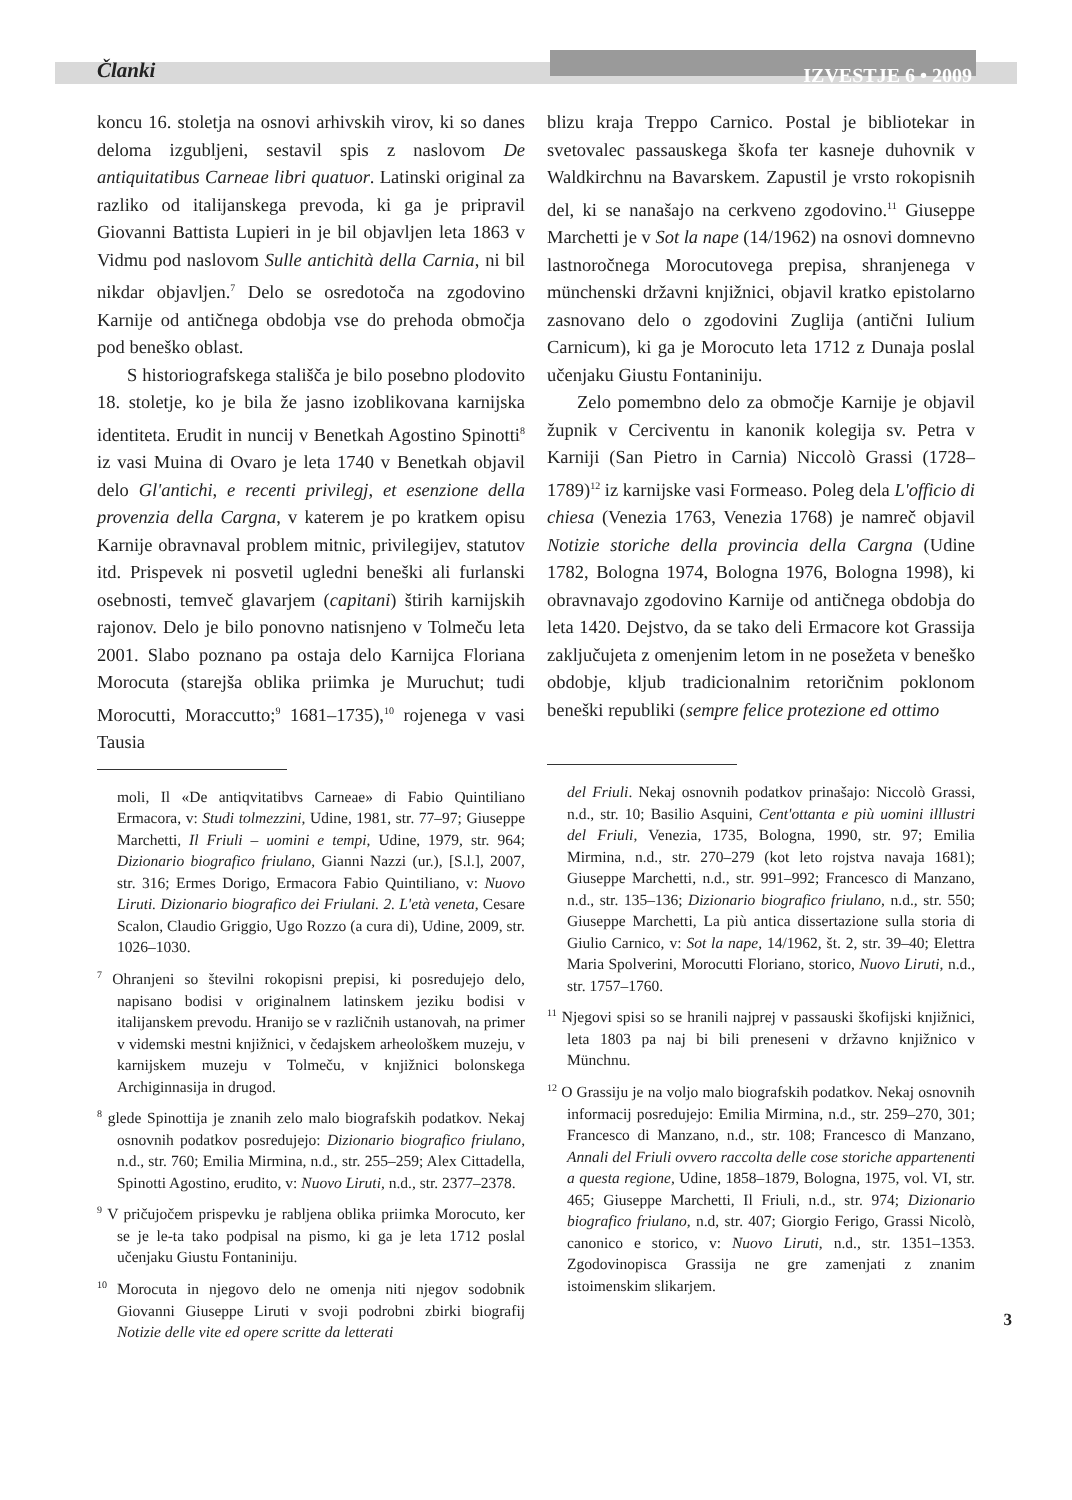Članki IZVESTJE 6 • 2009
koncu 16. stoletja na osnovi arhivskih virov, ki so danes deloma izgubljeni, sestavil spis z naslovom De antiquitatibus Carneae libri quatuor. Latinski original za razliko od italijanskega prevoda, ki ga je pripravil Giovanni Battista Lupieri in je bil objavljen leta 1863 v Vidmu pod naslovom Sulle antichità della Carnia, ni bil nikdar objavljen.<sup>7</sup> Delo se osredotoča na zgodovino Karnije od antičnega obdobja vse do prehoda območja pod beneško oblast.
S historiografskega stališča je bilo posebno plodovito 18. stoletje, ko je bila že jasno izoblikovana karnijska identiteta. Erudit in nuncij v Benetkah Agostino Spinotti<sup>8</sup> iz vasi Muina di Ovaro je leta 1740 v Benetkah objavil delo Gl'antichi, e recenti privilegj, et esenzione della provenzia della Cargna, v katerem je po kratkem opisu Karnije obravnaval problem mitnic, privilegijev, statutov itd. Prispevek ni posvetil ugledni beneški ali furlanski osebnosti, temveč glavarjem (capitani) štirih karnijskih rajonov. Delo je bilo ponovno natisnjeno v Tolmeču leta 2001. Slabo poznano pa ostaja delo Karnijca Floriana Morocuta (starejša oblika priimka je Muruchut; tudi Morocutti, Moraccutto;<sup>9</sup> 1681–1735),<sup>10</sup> rojenega v vasi Tausia
moli, Il «De antiqvitatibvs Carneae» di Fabio Quintiliano Ermacora, v: Studi tolmezzini, Udine, 1981, str. 77–97; Giuseppe Marchetti, Il Friuli – uomini e tempi, Udine, 1979, str. 964; Dizionario biografico friulano, Gianni Nazzi (ur.), [S.l.], 2007, str. 316; Ermes Dorigo, Ermacora Fabio Quintiliano, v: Nuovo Liruti. Dizionario biografico dei Friulani. 2. L'età veneta, Cesare Scalon, Claudio Griggio, Ugo Rozzo (a cura di), Udine, 2009, str. 1026–1030.
<sup>7</sup> Ohranjeni so številni rokopisni prepisi, ki posredujejo delo, napisano bodisi v originalnem latinskem jeziku bodisi v italijanskem prevodu. Hranijo se v različnih ustanovah, na primer v videmski mestni knjižnici, v čedajskem arheološkem muzeju, v karnijskem muzeju v Tolmeču, v knjižnici bolonskega Archiginnasija in drugod.
<sup>8</sup> glede Spinottija je znanih zelo malo biografskih podatkov. Nekaj osnovnih podatkov posredujejo: Dizionario biografico friulano, n.d., str. 760; Emilia Mirmina, n.d., str. 255–259; Alex Cittadella, Spinotti Agostino, erudito, v: Nuovo Liruti, n.d., str. 2377–2378.
<sup>9</sup> V pričujočem prispevku je rabljena oblika priimka Morocuto, ker se je le-ta tako podpisal na pismo, ki ga je leta 1712 poslal učenjaku Giustu Fontaniniju.
<sup>10</sup> Morocuta in njegovo delo ne omenja niti njegov sodobnik Giovanni Giuseppe Liruti v svoji podrobni zbirki biografij Notizie delle vite ed opere scritte da letterati
blizu kraja Treppo Carnico. Postal je bibliotekar in svetovalec passauskega škofa ter kasneje duhovnik v Waldkirchnu na Bavarskem. Zapustil je vrsto rokopisnih del, ki se nanašajo na cerkveno zgodovino.<sup>11</sup> Giuseppe Marchetti je v Sot la nape (14/1962) na osnovi domnevno lastnoročnega Morocutovega prepisa, shranjenega v münchenski državni knjižnici, objavil kratko epistolarno zasnovano delo o zgodovini Zuglija (antični Iulium Carnicum), ki ga je Morocuto leta 1712 z Dunaja poslal učenjaku Giustu Fontaniniju.
Zelo pomembno delo za območje Karnije je objavil župnik v Cerciventu in kanonik kolegija sv. Petra v Karniji (San Pietro in Carnia) Niccolò Grassi (1728–1789)<sup>12</sup> iz karnijske vasi Formeaso. Poleg dela L'officio di chiesa (Venezia 1763, Venezia 1768) je namreč objavil Notizie storiche della provincia della Cargna (Udine 1782, Bologna 1974, Bologna 1976, Bologna 1998), ki obravnavajo zgodovino Karnije od antičnega obdobja do leta 1420. Dejstvo, da se tako deli Ermacore kot Grassija zaključujeta z omenjenim letom in ne posežeta v beneško obdobje, kljub tradicionalnim retoričnim poklonom beneški republiki (sempre felice protezione ed ottimo
del Friuli. Nekaj osnovnih podatkov prinašajo: Niccolò Grassi, n.d., str. 10; Basilio Asquini, Cent'ottanta e più uomini illlustri del Friuli, Venezia, 1735, Bologna, 1990, str. 97; Emilia Mirmina, n.d., str. 270–279 (kot leto rojstva navaja 1681); Giuseppe Marchetti, n.d., str. 991–992; Francesco di Manzano, n.d., str. 135–136; Dizionario biografico friulano, n.d., str. 550; Giuseppe Marchetti, La più antica dissertazione sulla storia di Giulio Carnico, v: Sot la nape, 14/1962, št. 2, str. 39–40; Elettra Maria Spolverini, Morocutti Floriano, storico, Nuovo Liruti, n.d., str. 1757–1760.
<sup>11</sup> Njegovi spisi so se hranili najprej v passauski škofijski knjižnici, leta 1803 pa naj bi bili preneseni v državno knjižnico v Münchnu.
<sup>12</sup> O Grassiju je na voljo malo biografskih podatkov. Nekaj osnovnih informacij posredujejo: Emilia Mirmina, n.d., str. 259–270, 301; Francesco di Manzano, n.d., str. 108; Francesco di Manzano, Annali del Friuli ovvero raccolta delle cose storiche appartenenti a questa regione, Udine, 1858–1879, Bologna, 1975, vol. VI, str. 465; Giuseppe Marchetti, Il Friuli, n.d., str. 974; Dizionario biografico friulano, n.d, str. 407; Giorgio Ferigo, Grassi Nicolò, canonico e storico, v: Nuovo Liruti, n.d., str. 1351–1353. Zgodovinopisca Grassija ne gre zamenjati z znanim istoimenskim slikarjem.
3